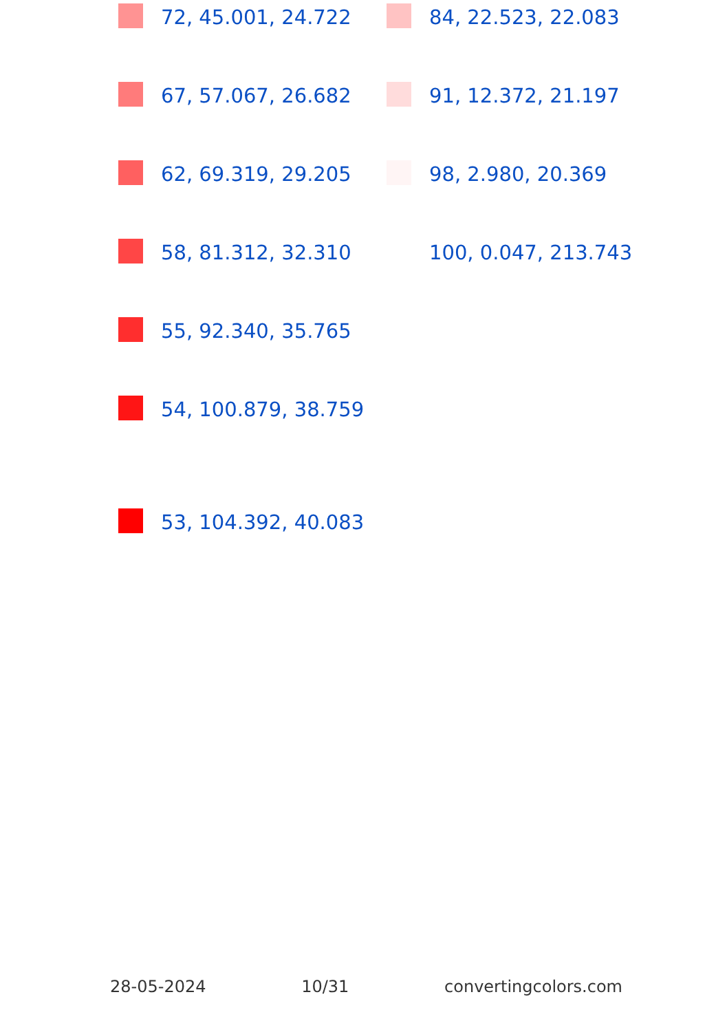72, 45.001, 24.722
67, 57.067, 26.682
62, 69.319, 29.205
58, 81.312, 32.310
55, 92.340, 35.765
54, 100.879, 38.759
53, 104.392, 40.083
84, 22.523, 22.083
91, 12.372, 21.197
98, 2.980, 20.369
100, 0.047, 213.743
28-05-2024 10/31 convertingcolors.com